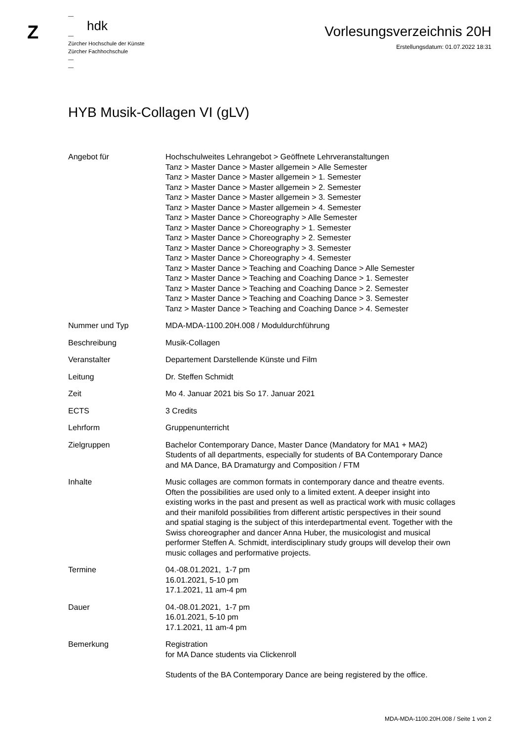Z
—
hdk
—
Zürcher Hochschule der Künste
Zürcher Fachhochschule
—
—
Vorlesungsverzeichnis 20H
Erstellungsdatum: 01.07.2022 18:31
HYB Musik-Collagen VI (gLV)
| Angebot für | Hochschulweites Lehrangebot > Geöffnete Lehrveranstaltungen Tanz > Master Dance > Master allgemein > Alle Semester Tanz > Master Dance > Master allgemein > 1. Semester Tanz > Master Dance > Master allgemein > 2. Semester Tanz > Master Dance > Master allgemein > 3. Semester Tanz > Master Dance > Master allgemein > 4. Semester Tanz > Master Dance > Choreography > Alle Semester Tanz > Master Dance > Choreography > 1. Semester Tanz > Master Dance > Choreography > 2. Semester Tanz > Master Dance > Choreography > 3. Semester Tanz > Master Dance > Choreography > 4. Semester Tanz > Master Dance > Teaching and Coaching Dance > Alle Semester Tanz > Master Dance > Teaching and Coaching Dance > 1. Semester Tanz > Master Dance > Teaching and Coaching Dance > 2. Semester Tanz > Master Dance > Teaching and Coaching Dance > 3. Semester Tanz > Master Dance > Teaching and Coaching Dance > 4. Semester |
| Nummer und Typ | MDA-MDA-1100.20H.008 / Moduldurchführung |
| Beschreibung | Musik-Collagen |
| Veranstalter | Departement Darstellende Künste und Film |
| Leitung | Dr. Steffen Schmidt |
| Zeit | Mo 4. Januar 2021 bis So 17. Januar 2021 |
| ECTS | 3 Credits |
| Lehrform | Gruppenunterricht |
| Zielgruppen | Bachelor Contemporary Dance, Master Dance (Mandatory for MA1 + MA2) Students of all departments, especially for students of BA Contemporary Dance and MA Dance, BA Dramaturgy and Composition / FTM |
| Inhalte | Music collages are common formats in contemporary dance and theatre events. Often the possibilities are used only to a limited extent. A deeper insight into existing works in the past and present as well as practical work with music collages and their manifold possibilities from different artistic perspectives in their sound and spatial staging is the subject of this interdepartmental event. Together with the Swiss choreographer and dancer Anna Huber, the musicologist and musical performer Steffen A. Schmidt, interdisciplinary study groups will develop their own music collages and performative projects. |
| Termine | 04.-08.01.2021, 1-7 pm 16.01.2021, 5-10 pm 17.1.2021, 11 am-4 pm |
| Dauer | 04.-08.01.2021, 1-7 pm 16.01.2021, 5-10 pm 17.1.2021, 11 am-4 pm |
| Bemerkung | Registration for MA Dance students via Clickenroll Students of the BA Contemporary Dance are being registered by the office. |
MDA-MDA-1100.20H.008 / Seite 1 von 2